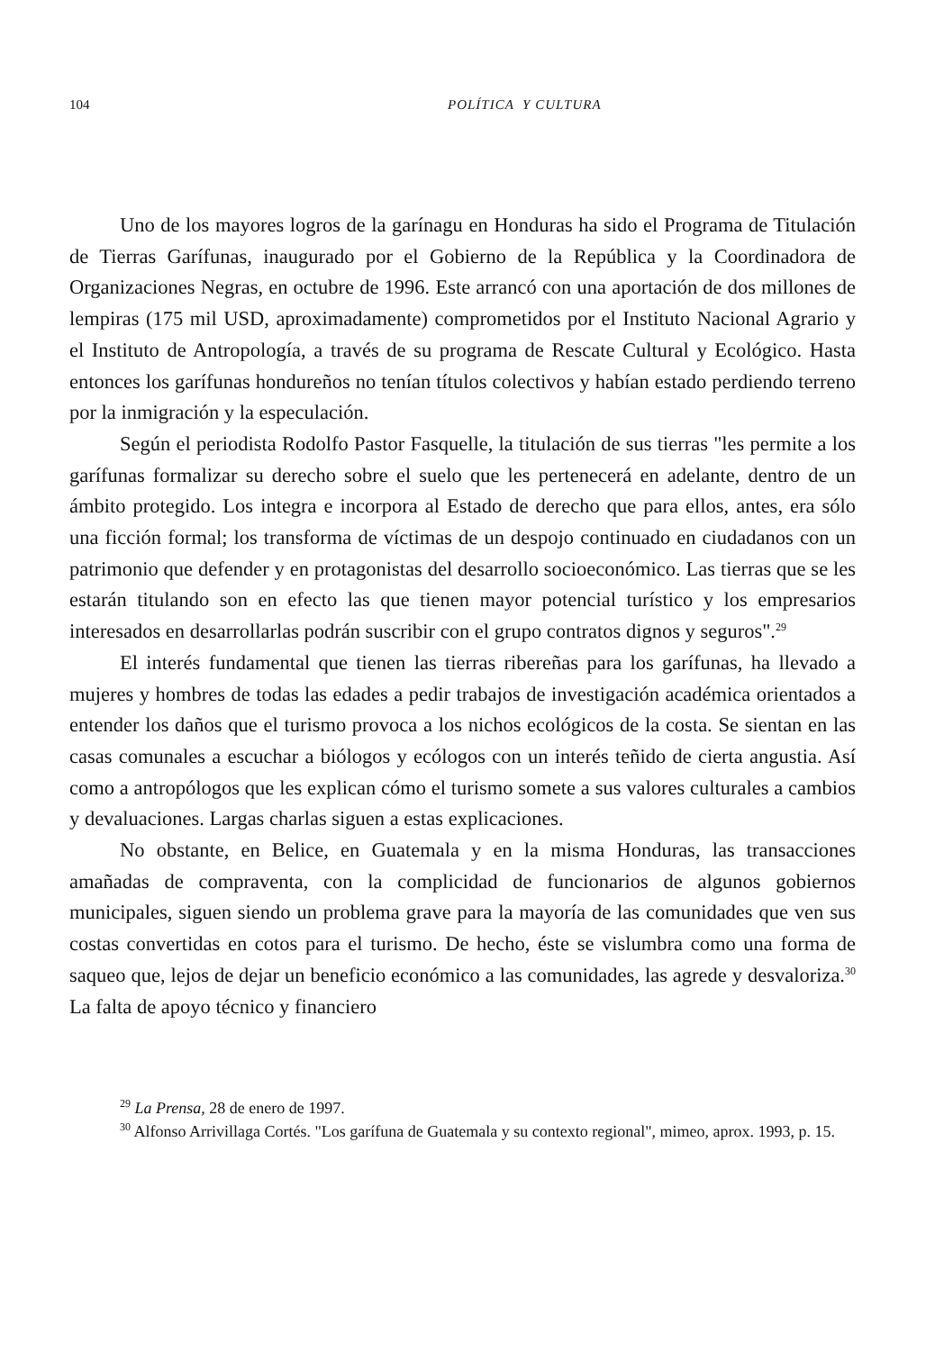104 POLÍTICA Y CULTURA
Uno de los mayores logros de la garínagu en Honduras ha sido el Programa de Titulación de Tierras Garífunas, inaugurado por el Gobierno de la República y la Coordinadora de Organizaciones Negras, en octubre de 1996. Este arrancó con una aportación de dos millones de lempiras (175 mil USD, aproximadamente) comprometidos por el Instituto Nacional Agrario y el Instituto de Antropología, a través de su programa de Rescate Cultural y Ecológico. Hasta entonces los garífunas hondureños no tenían títulos colectivos y habían estado perdiendo terreno por la inmigración y la especulación.
Según el periodista Rodolfo Pastor Fasquelle, la titulación de sus tierras "les permite a los garífunas formalizar su derecho sobre el suelo que les pertenecerá en adelante, dentro de un ámbito protegido. Los integra e incorpora al Estado de derecho que para ellos, antes, era sólo una ficción formal; los transforma de víctimas de un despojo continuado en ciudadanos con un patrimonio que defender y en protagonistas del desarrollo socioeconómico. Las tierras que se les estarán titulando son en efecto las que tienen mayor potencial turístico y los empresarios interesados en desarrollarlas podrán suscribir con el grupo contratos dignos y seguros".<sup>29</sup>
El interés fundamental que tienen las tierras ribereñas para los garífunas, ha llevado a mujeres y hombres de todas las edades a pedir trabajos de investigación académica orientados a entender los daños que el turismo provoca a los nichos ecológicos de la costa. Se sientan en las casas comunales a escuchar a biólogos y ecólogos con un interés teñido de cierta angustia. Así como a antropólogos que les explican cómo el turismo somete a sus valores culturales a cambios y devaluaciones. Largas charlas siguen a estas explicaciones.
No obstante, en Belice, en Guatemala y en la misma Honduras, las transacciones amañadas de compraventa, con la complicidad de funcionarios de algunos gobiernos municipales, siguen siendo un problema grave para la mayoría de las comunidades que ven sus costas convertidas en cotos para el turismo. De hecho, éste se vislumbra como una forma de saqueo que, lejos de dejar un beneficio económico a las comunidades, las agrede y desvaloriza.<sup>30</sup> La falta de apoyo técnico y financiero
<sup>29</sup> La Prensa, 28 de enero de 1997.
<sup>30</sup> Alfonso Arrivillaga Cortés. "Los garífuna de Guatemala y su contexto regional", mimeo, aprox. 1993, p. 15.